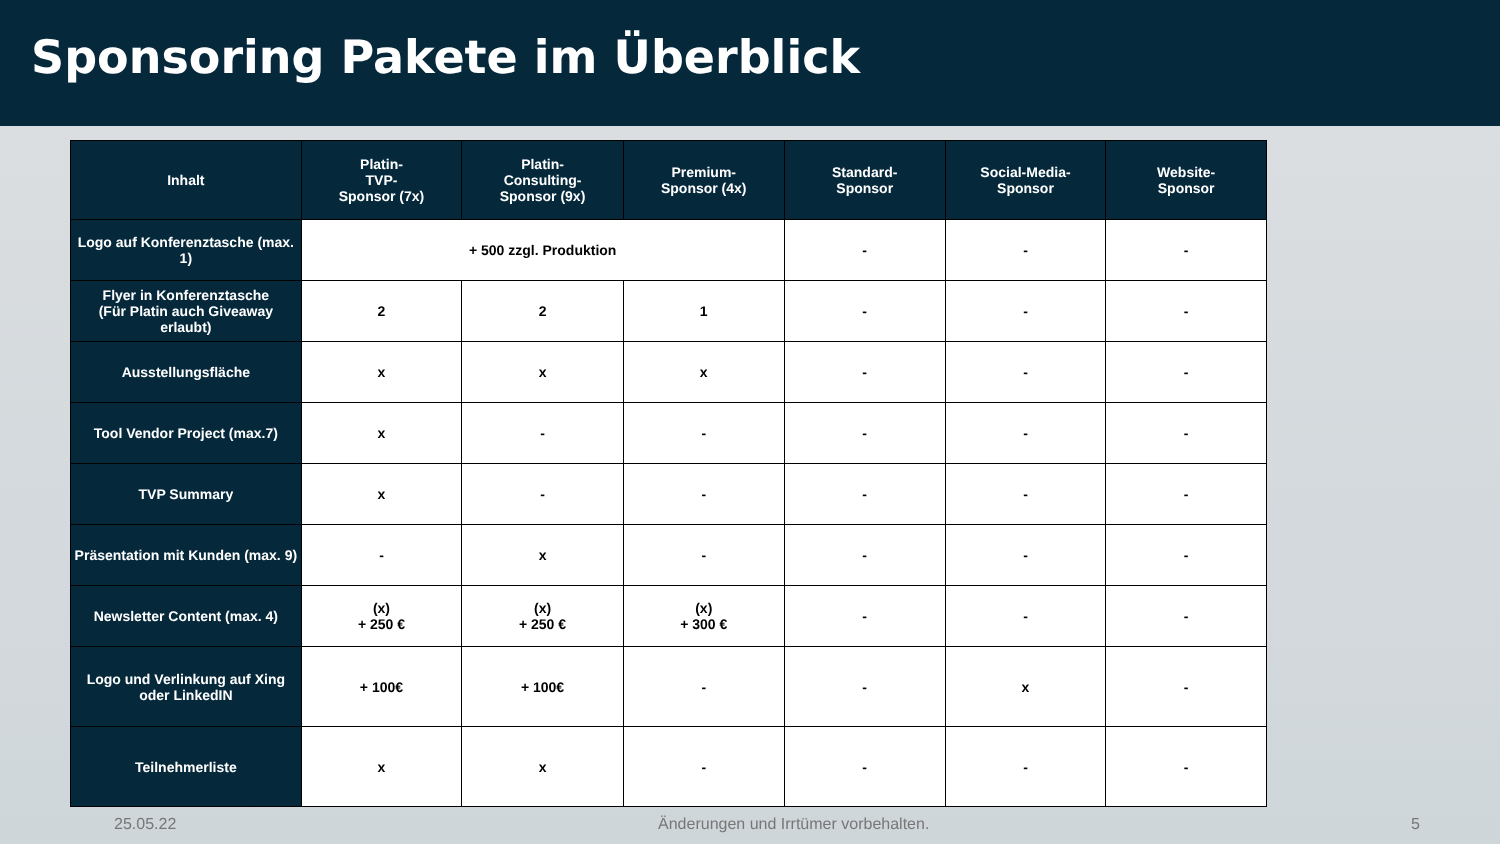Sponsoring Pakete im Überblick
| Inhalt | Platin- TVP- Sponsor (7x) | Platin- Consulting- Sponsor (9x) | Premium- Sponsor (4x) | Standard- Sponsor | Social-Media- Sponsor | Website- Sponsor |
| --- | --- | --- | --- | --- | --- | --- |
| Logo auf Konferenztasche (max. 1) | + 500 zzgl. Produktion | | | - | - | - |
| Flyer in Konferenztasche (Für Platin auch Giveaway erlaubt) | 2 | 2 | 1 | - | - | - |
| Ausstellungsfläche | x | x | x | - | - | - |
| Tool Vendor Project (max.7) | x | - | - | - | - | - |
| TVP Summary | x | - | - | - | - | - |
| Präsentation mit Kunden (max. 9) | - | x | - | - | - | - |
| Newsletter Content (max. 4) | (x) + 250 € | (x) + 250 € | (x) + 300 € | - | - | - |
| Logo und Verlinkung auf Xing oder LinkedIN | + 100€ | + 100€ | - | - | x | - |
| Teilnehmerliste | x | x | - | - | - | - |
25.05.22 Änderungen und Irrtümer vorbehalten. 5